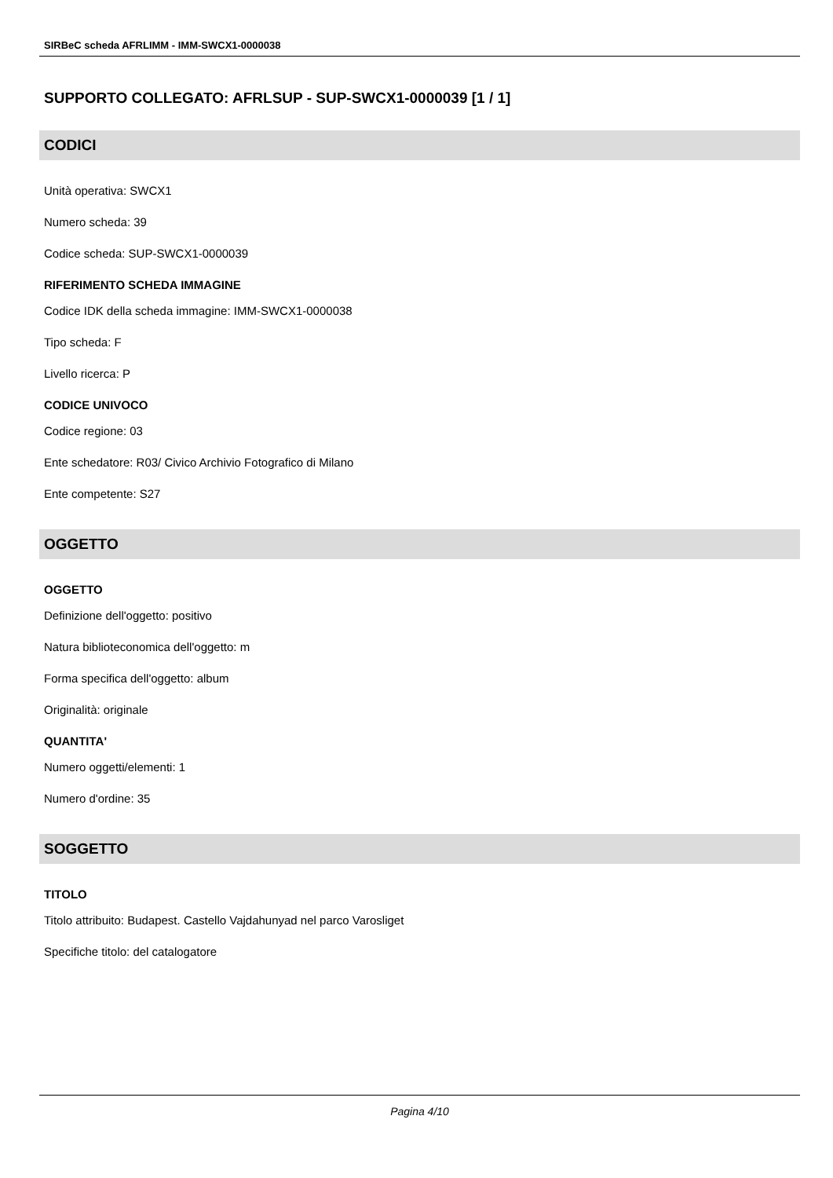SIRBeC scheda AFRLIMM - IMM-SWCX1-0000038
SUPPORTO COLLEGATO: AFRLSUP - SUP-SWCX1-0000039 [1 / 1]
CODICI
Unità operativa: SWCX1
Numero scheda: 39
Codice scheda: SUP-SWCX1-0000039
RIFERIMENTO SCHEDA IMMAGINE
Codice IDK della scheda immagine: IMM-SWCX1-0000038
Tipo scheda: F
Livello ricerca: P
CODICE UNIVOCO
Codice regione: 03
Ente schedatore: R03/ Civico Archivio Fotografico di Milano
Ente competente: S27
OGGETTO
OGGETTO
Definizione dell'oggetto: positivo
Natura biblioteconomica dell'oggetto: m
Forma specifica dell'oggetto: album
Originalità: originale
QUANTITA'
Numero oggetti/elementi: 1
Numero d'ordine: 35
SOGGETTO
TITOLO
Titolo attribuito: Budapest. Castello Vajdahunyad nel parco Varosliget
Specifiche titolo: del catalogatore
Pagina 4/10